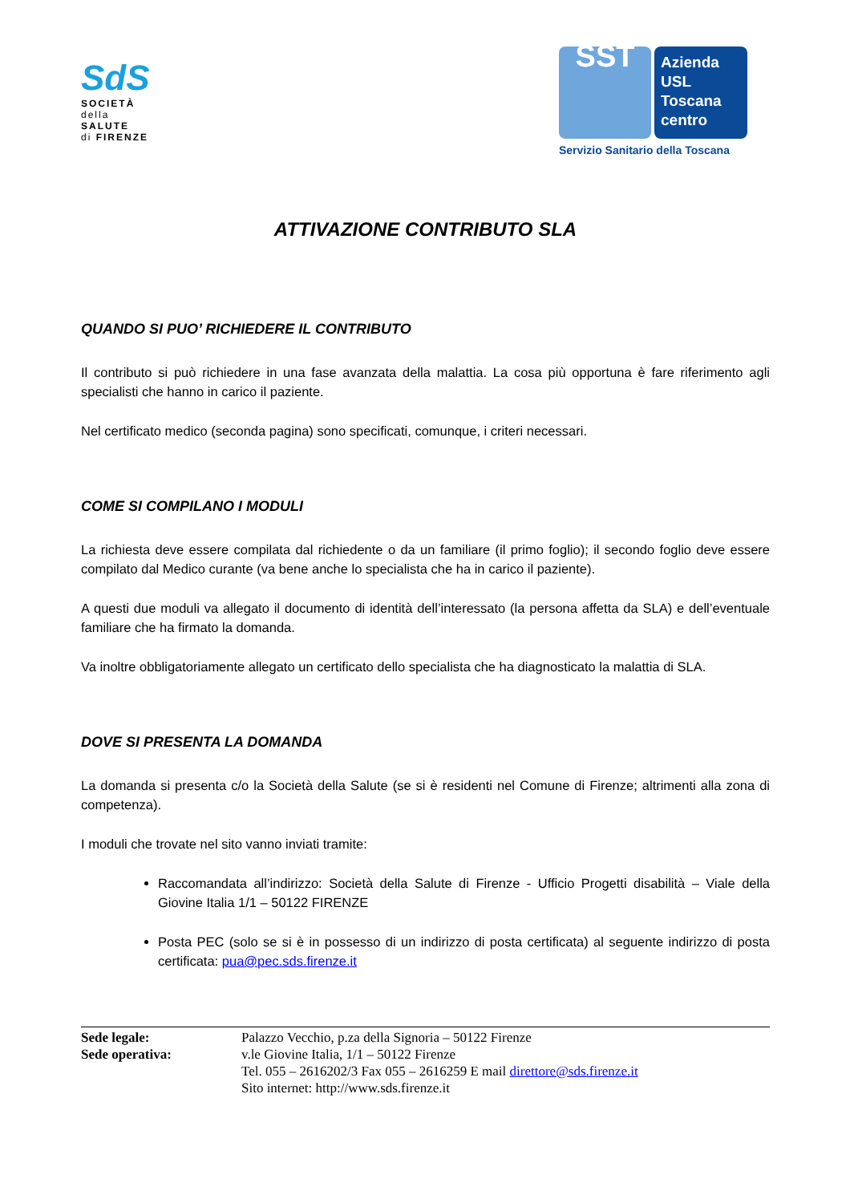SdS
SOCIETÀ
della SALUTE
di FIRENZE
SST
Azienda
USL
Toscana
centro
Servizio Sanitario della Toscana
ATTIVAZIONE CONTRIBUTO SLA
QUANDO SI PUO’ RICHIEDERE IL CONTRIBUTO
Il contributo si può richiedere in una fase avanzata della malattia. La cosa più opportuna è fare riferimento agli specialisti che hanno in carico il paziente.
Nel certificato medico (seconda pagina) sono specificati, comunque, i criteri necessari.
COME SI COMPILANO I MODULI
La richiesta deve essere compilata dal richiedente o da un familiare (il primo foglio); il secondo foglio deve essere compilato dal Medico curante (va bene anche lo specialista che ha in carico il paziente).
A questi due moduli va allegato il documento di identità dell’interessato (la persona affetta da SLA) e dell’eventuale familiare che ha firmato la domanda.
Va inoltre obbligatoriamente allegato un certificato dello specialista che ha diagnosticato la malattia di SLA.
DOVE SI PRESENTA LA DOMANDA
La domanda si presenta c/o la Società della Salute (se si è residenti nel Comune di Firenze; altrimenti alla zona di competenza).
I moduli che trovate nel sito vanno inviati tramite:
Raccomandata all’indirizzo: Società della Salute di Firenze - Ufficio Progetti disabilità – Viale della Giovine Italia 1/1 – 50122 FIRENZE
Posta PEC (solo se si è in possesso di un indirizzo di posta certificata) al seguente indirizzo di posta certificata: pua@pec.sds.firenze.it
Sede legale:
Sede operativa:
Palazzo Vecchio, p.za della Signoria – 50122 Firenze
v.le Giovine Italia, 1/1 – 50122 Firenze
Tel. 055 – 2616202/3 Fax 055 – 2616259 E mail direttore@sds.firenze.it
Sito internet: http://www.sds.firenze.it